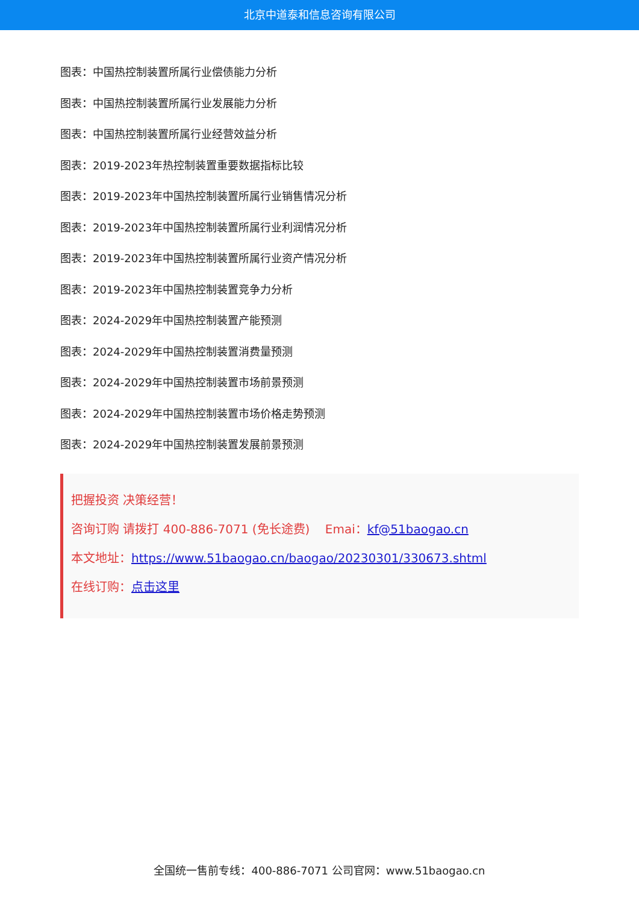北京中道泰和信息咨询有限公司
图表：中国热控制装置所属行业偿债能力分析
图表：中国热控制装置所属行业发展能力分析
图表：中国热控制装置所属行业经营效益分析
图表：2019-2023年热控制装置重要数据指标比较
图表：2019-2023年中国热控制装置所属行业销售情况分析
图表：2019-2023年中国热控制装置所属行业利润情况分析
图表：2019-2023年中国热控制装置所属行业资产情况分析
图表：2019-2023年中国热控制装置竞争力分析
图表：2024-2029年中国热控制装置产能预测
图表：2024-2029年中国热控制装置消费量预测
图表：2024-2029年中国热控制装置市场前景预测
图表：2024-2029年中国热控制装置市场价格走势预测
图表：2024-2029年中国热控制装置发展前景预测
把握投资 决策经营！
咨询订购 请拨打 400-886-7071 (免长途费) Emai：kf@51baogao.cn
本文地址：https://www.51baogao.cn/baogao/20230301/330673.shtml
在线订购：点击这里
全国统一售前专线：400-886-7071 公司官网：www.51baogao.cn